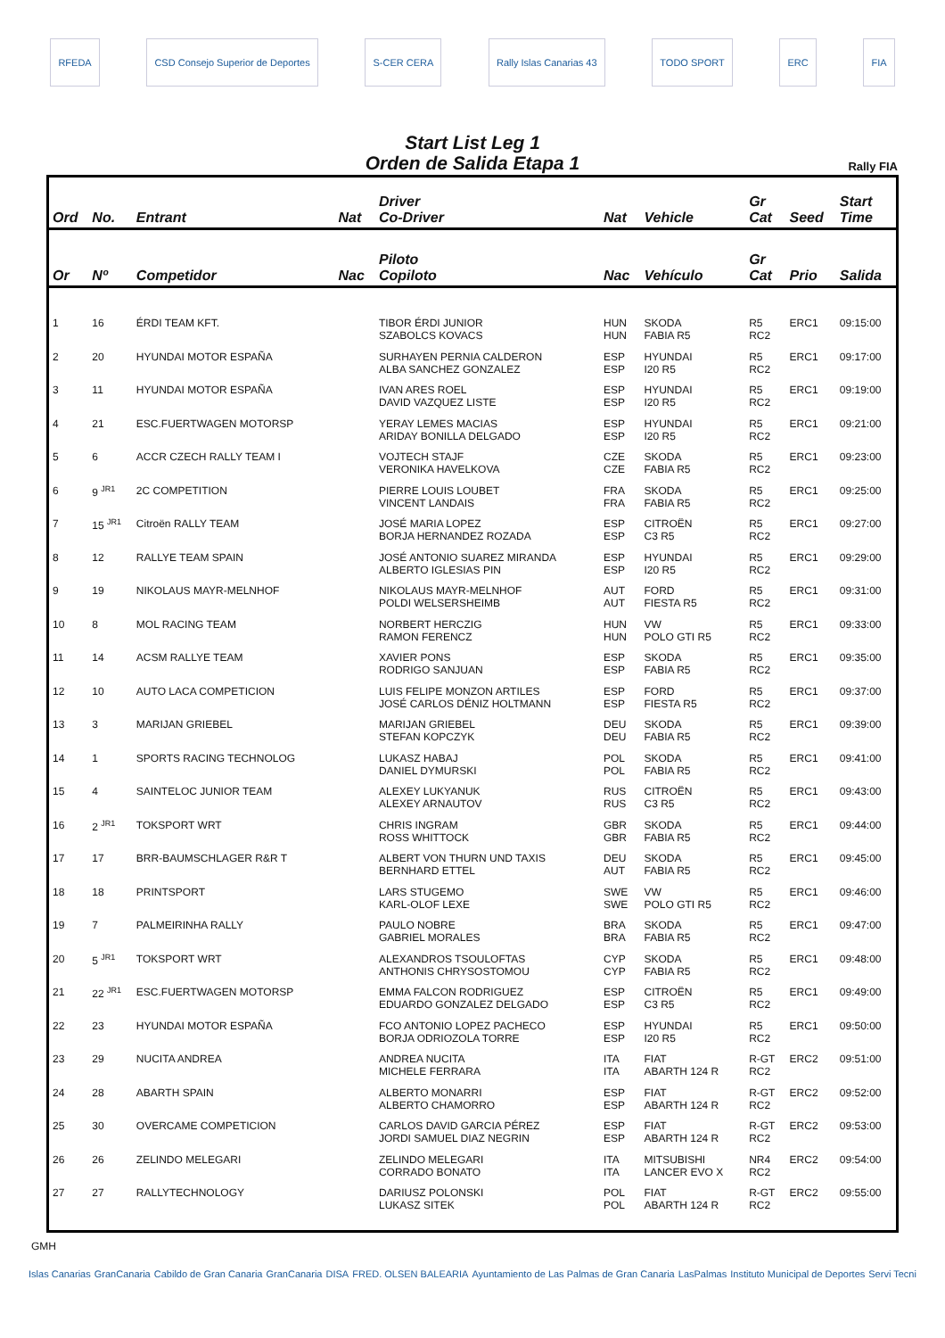RFEDA
CSD Consejo Superior de Deportes
S-CER CERA Rally Islas Canarias 43 TODO SPORT ERC FIA
Start List Leg 1
Orden de Salida Etapa 1
Rally FIA
| Ord | No. | Entrant | Nat | Driver Co-Driver | Nat | Vehicle | Gr Cat | Seed | Start Time |
| --- | --- | --- | --- | --- | --- | --- | --- | --- | --- |
| Or | Nº | Competidor | Nac | Piloto Copiloto | Nac | Vehículo | Gr Cat | Prio | Salida |
| 1 | 16 | ÉRDI TEAM KFT. | | TIBOR ÉRDI JUNIOR SZABOLCS KOVACS | HUN HUN | SKODA FABIA R5 | R5 RC2 | ERC1 | 09:15:00 |
| 2 | 20 | HYUNDAI MOTOR ESPAÑA | | SURHAYEN PERNIA CALDERON ALBA SANCHEZ GONZALEZ | ESP ESP | HYUNDAI I20 R5 | R5 RC2 | ERC1 | 09:17:00 |
| 3 | 11 | HYUNDAI MOTOR ESPAÑA | | IVAN ARES ROEL DAVID VAZQUEZ LISTE | ESP ESP | HYUNDAI I20 R5 | R5 RC2 | ERC1 | 09:19:00 |
| 4 | 21 | ESC.FUERTWAGEN MOTORSP | | YERAY LEMES MACIAS ARIDAY BONILLA DELGADO | ESP ESP | HYUNDAI I20 R5 | R5 RC2 | ERC1 | 09:21:00 |
| 5 | 6 | ACCR CZECH RALLY TEAM I | | VOJTECH STAJF VERONIKA HAVELKOVA | CZE CZE | SKODA FABIA R5 | R5 RC2 | ERC1 | 09:23:00 |
| 6 | 9 <sup>JR1</sup> | 2C COMPETITION | | PIERRE LOUIS LOUBET VINCENT LANDAIS | FRA FRA | SKODA FABIA R5 | R5 RC2 | ERC1 | 09:25:00 |
| 7 | 15 <sup>JR1</sup> | Citroën RALLY TEAM | | JOSÉ MARIA LOPEZ BORJA HERNANDEZ ROZADA | ESP ESP | CITROËN C3 R5 | R5 RC2 | ERC1 | 09:27:00 |
| 8 | 12 | RALLYE TEAM SPAIN | | JOSÉ ANTONIO SUAREZ MIRANDA ALBERTO IGLESIAS PIN | ESP ESP | HYUNDAI I20 R5 | R5 RC2 | ERC1 | 09:29:00 |
| 9 | 19 | NIKOLAUS MAYR-MELNHOF | | NIKOLAUS MAYR-MELNHOF POLDI WELSERSHEIMB | AUT AUT | FORD FIESTA R5 | R5 RC2 | ERC1 | 09:31:00 |
| 10 | 8 | MOL RACING TEAM | | NORBERT HERCZIG RAMON FERENCZ | HUN HUN | VW POLO GTI R5 | R5 RC2 | ERC1 | 09:33:00 |
| 11 | 14 | ACSM RALLYE TEAM | | XAVIER PONS RODRIGO SANJUAN | ESP ESP | SKODA FABIA R5 | R5 RC2 | ERC1 | 09:35:00 |
| 12 | 10 | AUTO LACA COMPETICION | | LUIS FELIPE MONZON ARTILES JOSÉ CARLOS DÉNIZ HOLTMANN | ESP ESP | FORD FIESTA R5 | R5 RC2 | ERC1 | 09:37:00 |
| 13 | 3 | MARIJAN GRIEBEL | | MARIJAN GRIEBEL STEFAN KOPCZYK | DEU DEU | SKODA FABIA R5 | R5 RC2 | ERC1 | 09:39:00 |
| 14 | 1 | SPORTS RACING TECHNOLOG | | LUKASZ HABAJ DANIEL DYMURSKI | POL POL | SKODA FABIA R5 | R5 RC2 | ERC1 | 09:41:00 |
| 15 | 4 | SAINTELOC JUNIOR TEAM | | ALEXEY LUKYANUK ALEXEY ARNAUTOV | RUS RUS | CITROËN C3 R5 | R5 RC2 | ERC1 | 09:43:00 |
| 16 | 2 <sup>JR1</sup> | TOKSPORT WRT | | CHRIS INGRAM ROSS WHITTOCK | GBR GBR | SKODA FABIA R5 | R5 RC2 | ERC1 | 09:44:00 |
| 17 | 17 | BRR-BAUMSCHLAGER R&R T | | ALBERT VON THURN UND TAXIS BERNHARD ETTEL | DEU AUT | SKODA FABIA R5 | R5 RC2 | ERC1 | 09:45:00 |
| 18 | 18 | PRINTSPORT | | LARS STUGEMO KARL-OLOF LEXE | SWE SWE | VW POLO GTI R5 | R5 RC2 | ERC1 | 09:46:00 |
| 19 | 7 | PALMEIRINHA RALLY | | PAULO NOBRE GABRIEL MORALES | BRA BRA | SKODA FABIA R5 | R5 RC2 | ERC1 | 09:47:00 |
| 20 | 5 <sup>JR1</sup> | TOKSPORT WRT | | ALEXANDROS TSOULOFTAS ANTHONIS CHRYSOSTOMOU | CYP CYP | SKODA FABIA R5 | R5 RC2 | ERC1 | 09:48:00 |
| 21 | 22 <sup>JR1</sup> | ESC.FUERTWAGEN MOTORSP | | EMMA FALCON RODRIGUEZ EDUARDO GONZALEZ DELGADO | ESP ESP | CITROËN C3 R5 | R5 RC2 | ERC1 | 09:49:00 |
| 22 | 23 | HYUNDAI MOTOR ESPAÑA | | FCO ANTONIO LOPEZ PACHECO BORJA ODRIOZOLA TORRE | ESP ESP | HYUNDAI I20 R5 | R5 RC2 | ERC1 | 09:50:00 |
| 23 | 29 | NUCITA ANDREA | | ANDREA NUCITA MICHELE FERRARA | ITA ITA | FIAT ABARTH 124 R | R-GT RC2 | ERC2 | 09:51:00 |
| 24 | 28 | ABARTH SPAIN | | ALBERTO MONARRI ALBERTO CHAMORRO | ESP ESP | FIAT ABARTH 124 R | R-GT RC2 | ERC2 | 09:52:00 |
| 25 | 30 | OVERCAME COMPETICION | | CARLOS DAVID GARCIA PÉREZ JORDI SAMUEL DIAZ NEGRIN | ESP ESP | FIAT ABARTH 124 R | R-GT RC2 | ERC2 | 09:53:00 |
| 26 | 26 | ZELINDO MELEGARI | | ZELINDO MELEGARI CORRADO BONATO | ITA ITA | MITSUBISHI LANCER EVO X | NR4 RC2 | ERC2 | 09:54:00 |
| 27 | 27 | RALLYTECHNOLOGY | | DARIUSZ POLONSKI LUKASZ SITEK | POL POL | FIAT ABARTH 124 R | R-GT RC2 | ERC2 | 09:55:00 |
GMH
Islas Canarias GranCanaria Cabildo de Gran Canaria GranCanaria DISA FRED. OLSEN BALEARIA Ayuntamiento de Las Palmas de Gran Canaria LasPalmas Instituto Municipal de Deportes Servi Tecni